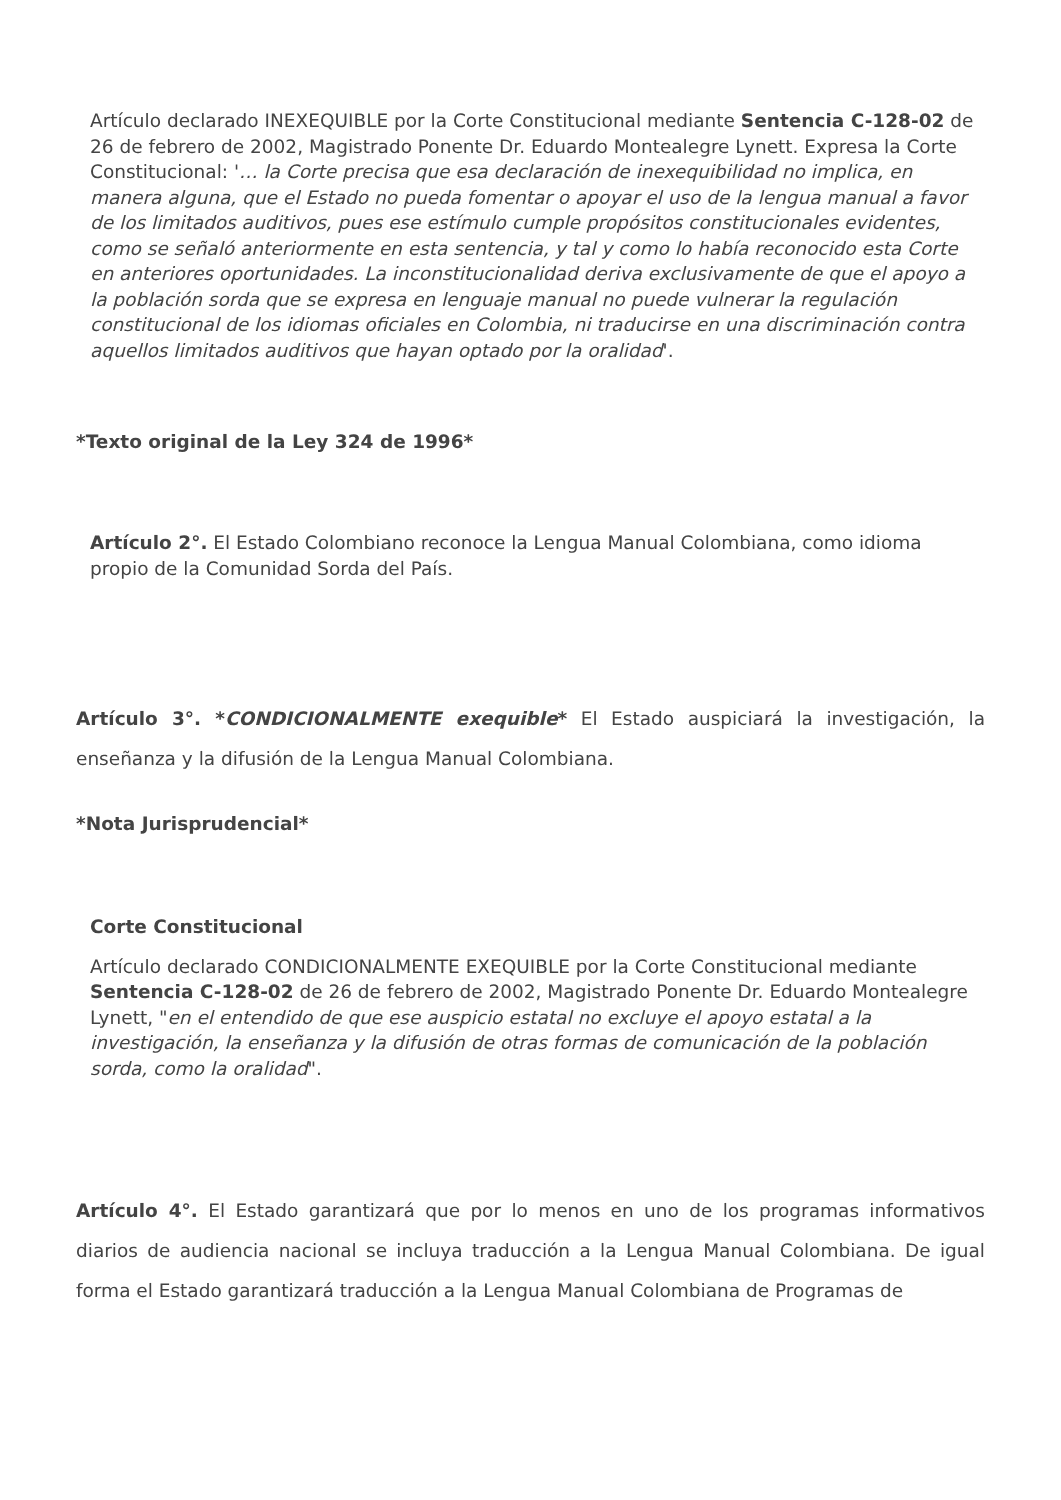Artículo declarado INEXEQUIBLE por la Corte Constitucional mediante Sentencia C-128-02 de 26 de febrero de 2002, Magistrado Ponente Dr. Eduardo Montealegre Lynett. Expresa la Corte Constitucional: '… la Corte precisa que esa declaración de inexequibilidad no implica, en manera alguna, que el Estado no pueda fomentar o apoyar el uso de la lengua manual a favor de los limitados auditivos, pues ese estímulo cumple propósitos constitucionales evidentes, como se señaló anteriormente en esta sentencia, y tal y como lo había reconocido esta Corte en anteriores oportunidades. La inconstitucionalidad deriva exclusivamente de que el apoyo a la población sorda que se expresa en lenguaje manual no puede vulnerar la regulación constitucional de los idiomas oficiales en Colombia, ni traducirse en una discriminación contra aquellos limitados auditivos que hayan optado por la oralidad'.
*Texto original de la Ley 324 de 1996*
Artículo 2°. El Estado Colombiano reconoce la Lengua Manual Colombiana, como idioma propio de la Comunidad Sorda del País.
Artículo 3°. *CONDICIONALMENTE exequible* El Estado auspiciará la investigación, la enseñanza y la difusión de la Lengua Manual Colombiana.
*Nota Jurisprudencial*
Corte Constitucional
Artículo declarado CONDICIONALMENTE EXEQUIBLE por la Corte Constitucional mediante Sentencia C-128-02 de 26 de febrero de 2002, Magistrado Ponente Dr. Eduardo Montealegre Lynett, "en el entendido de que ese auspicio estatal no excluye el apoyo estatal a la investigación, la enseñanza y la difusión de otras formas de comunicación de la población sorda, como la oralidad".
Artículo 4°. El Estado garantizará que por lo menos en uno de los programas informativos diarios de audiencia nacional se incluya traducción a la Lengua Manual Colombiana. De igual forma el Estado garantizará traducción a la Lengua Manual Colombiana de Programas de